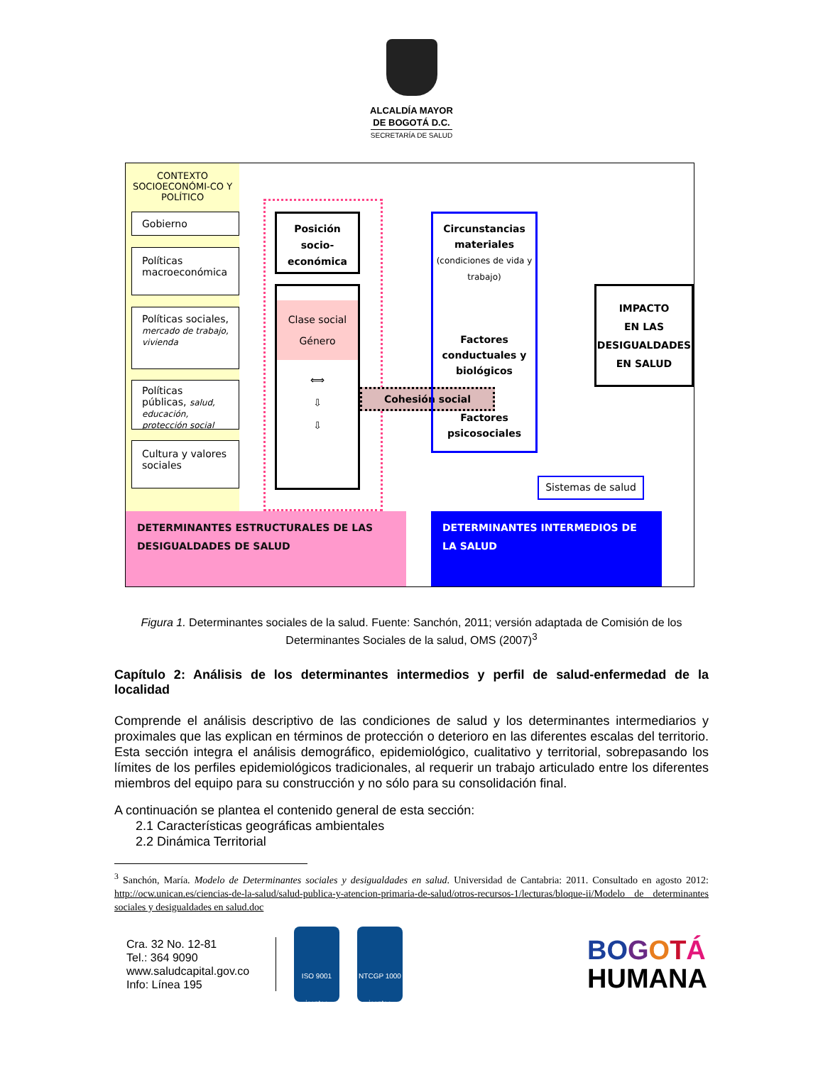ALCALDÍA MAYOR
DE BOGOTÁ D.C.
SECRETARÍA DE SALUD
CONTEXTO SOCIOECONÓMI-CO Y POLÍTICO
Gobierno
Políticas macroeconómica
Políticas sociales, mercado de trabajo, vivienda
Políticas públicas, salud, educación, protección social
Cultura y valores sociales
Posición socio-económica
Clase social
Género
⟺
⇩
⇩
Cohesión social
Circunstancias materiales
(condiciones de vida y trabajo)
Factores conductuales y biológicos
Factores psicosociales
Sistemas de salud
IMPACTO
EN LAS DESIGUALDADES
EN SALUD
DETERMINANTES ESTRUCTURALES DE LAS DESIGUALDADES DE SALUD
DETERMINANTES INTERMEDIOS DE LA SALUD
Figura 1. Determinantes sociales de la salud. Fuente: Sanchón, 2011; versión adaptada de Comisión de los Determinantes Sociales de la salud, OMS (2007)<sup>3</sup>
Capítulo 2: Análisis de los determinantes intermedios y perfil de salud-enfermedad de la localidad
Comprende el análisis descriptivo de las condiciones de salud y los determinantes intermediarios y proximales que las explican en términos de protección o deterioro en las diferentes escalas del territorio. Esta sección integra el análisis demográfico, epidemiológico, cualitativo y territorial, sobrepasando los límites de los perfiles epidemiológicos tradicionales, al requerir un trabajo articulado entre los diferentes miembros del equipo para su construcción y no sólo para su consolidación final.
A continuación se plantea el contenido general de esta sección:
2.1 Características geográficas ambientales
2.2 Dinámica Territorial
<sup>3</sup> Sanchón, María. Modelo de Determinantes sociales y desigualdades en salud. Universidad de Cantabria: 2011. Consultado en agosto 2012: http://ocw.unican.es/ciencias-de-la-salud/salud-publica-y-atencion-primaria-de-salud/otros-recursos-1/lecturas/bloque-ii/Modelo de determinantes sociales y desigualdades en salud.doc
Cra. 32 No. 12-81
Tel.: 364 9090
www.saludcapital.gov.co
Info: Línea 195
ISO 9001
icontec
NTCGP 1000
icontec
BO GOTÁ
HUMANA